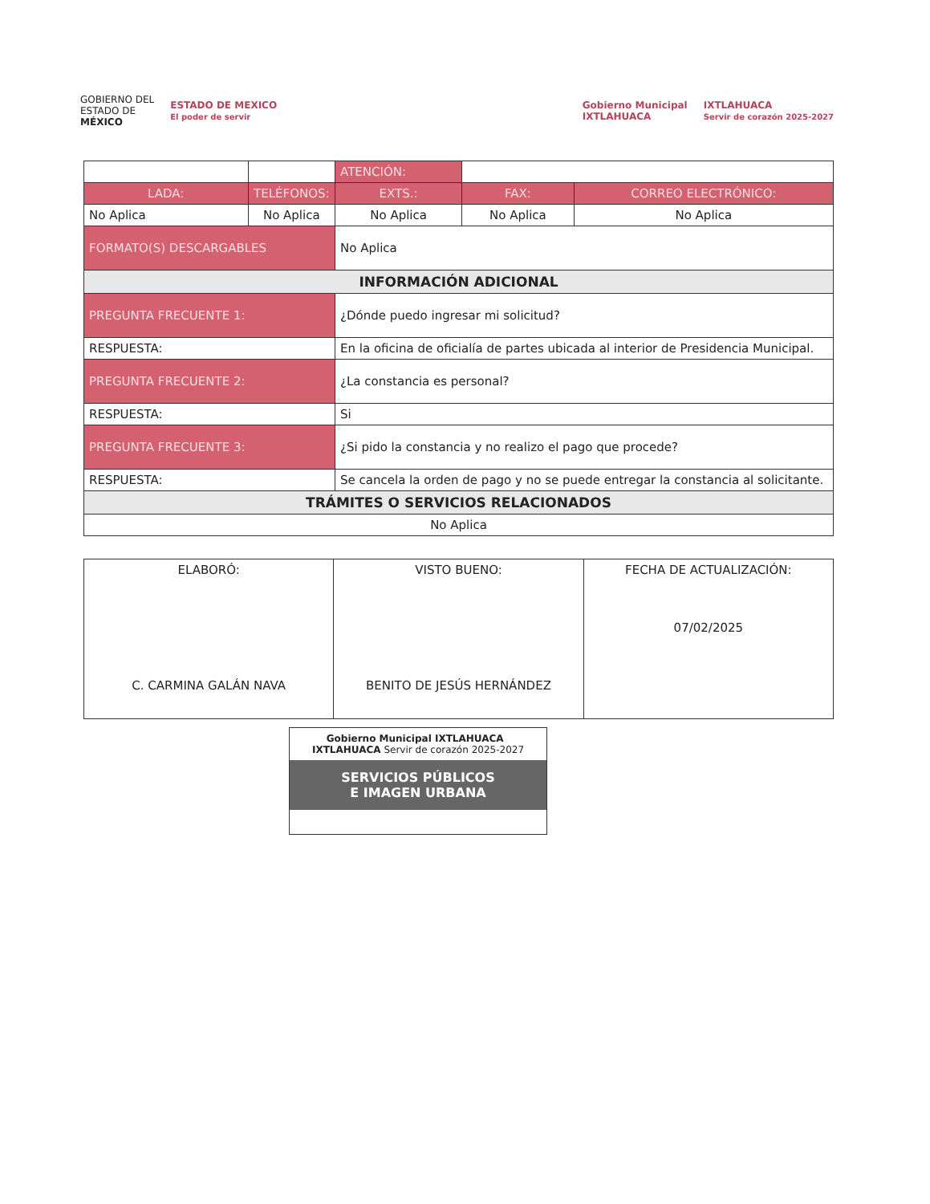GOBIERNO DEL
ESTADO DE
MÉXICO
ESTADO DE MEXICO
El poder de servir
Gobierno Municipal
IXTLAHUACA
IXTLAHUACA
Servir de corazón 2025-2027
| | | ATENCIÓN: | | | |
| LADA: | TELÉFONOS: | | EXTS.: | FAX: | CORREO ELECTRÓNICO: |
| No Aplica | No Aplica | | No Aplica | No Aplica | No Aplica |
| FORMATO(S) DESCARGABLES | | No Aplica | | | |
| INFORMACIÓN ADICIONAL | | | | | |
| PREGUNTA FRECUENTE 1: | | ¿Dónde puedo ingresar mi solicitud? | | | |
| RESPUESTA: | | En la oficina de oficialía de partes ubicada al interior de Presidencia Municipal. | | | |
| PREGUNTA FRECUENTE 2: | | ¿La constancia es personal? | | | |
| RESPUESTA: | | Si | | | |
| PREGUNTA FRECUENTE 3: | | ¿Si pido la constancia y no realizo el pago que procede? | | | |
| RESPUESTA: | | Se cancela la orden de pago y no se puede entregar la constancia al solicitante. | | | |
| TRÁMITES O SERVICIOS RELACIONADOS | | | | | |
| No Aplica | | | | | |
| ELABORÓ: C. CARMINA GALÁN NAVA | VISTO BUENO: BENITO DE JESÚS HERNÁNDEZ | FECHA DE ACTUALIZACIÓN: 07/02/2025 |
Gobierno Municipal IXTLAHUACA IXTLAHUACA Servir de corazón 2025-2027
SERVICIOS PÚBLICOS
E IMAGEN URBANA